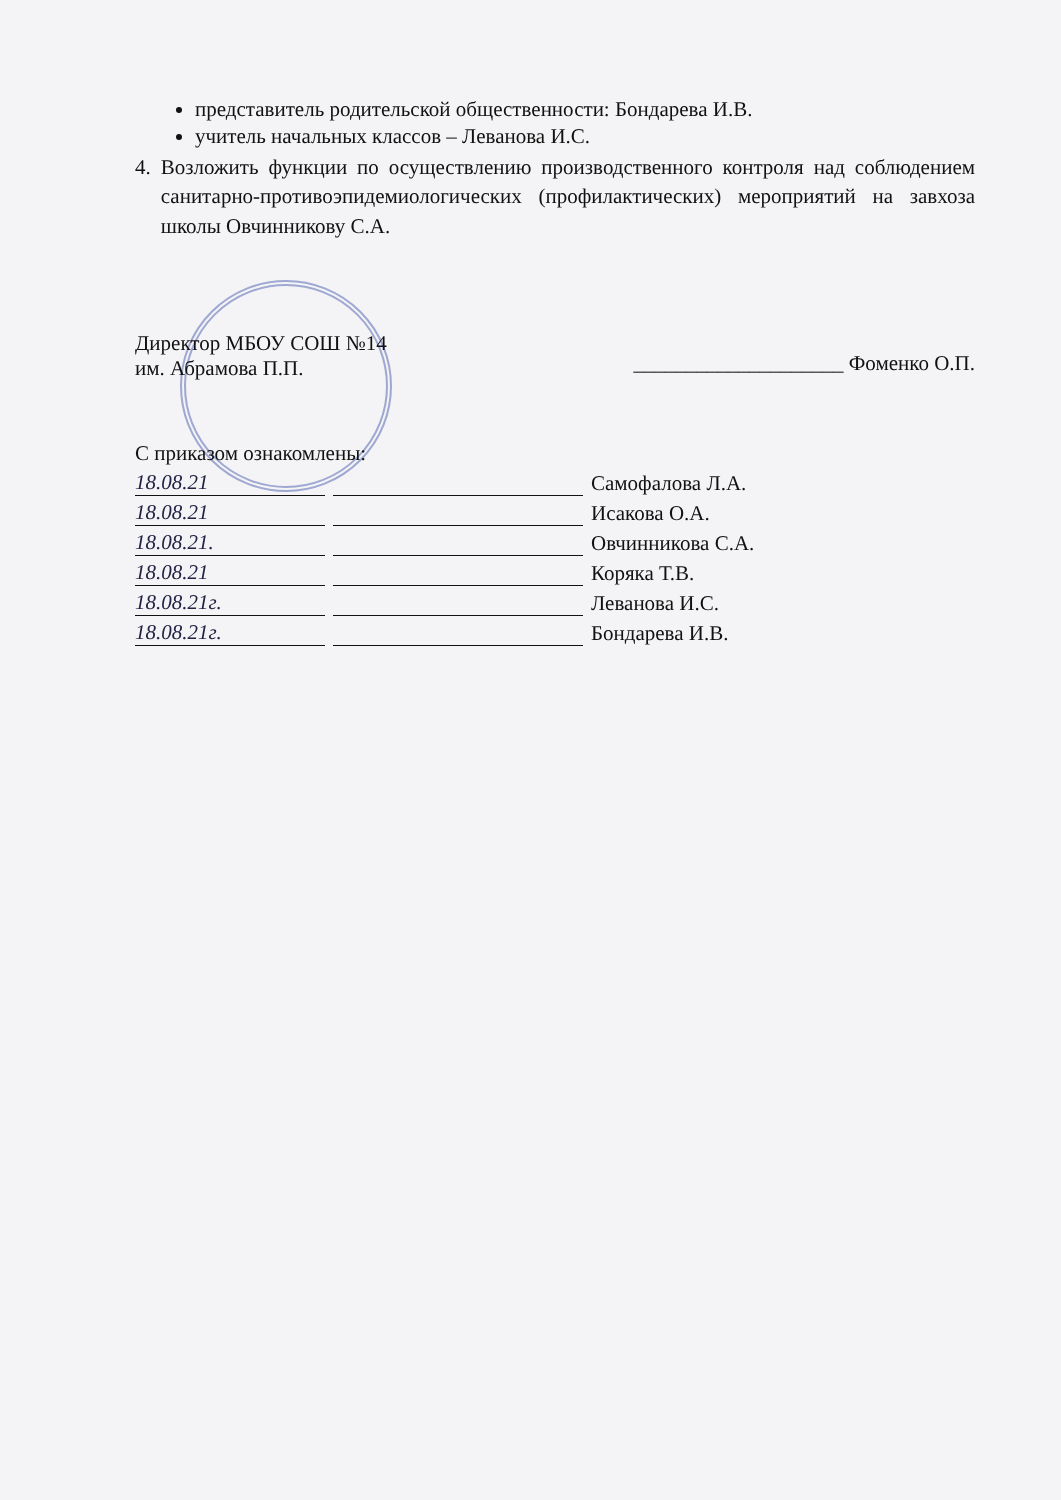представитель родительской общественности: Бондарева И.В.
учитель начальных классов – Леванова И.С.
4. Возложить функции по осуществлению производственного контроля над соблюдением санитарно-противоэпидемиологических (профилактических) мероприятий на завхоза школы Овчинникову С.А.
Директор МБОУ СОШ №14
им. Абрамова П.П.
____________________ Фоменко О.П.
С приказом ознакомлены:
18.08.21 Самофалова Л.А.
18.08.21 Исакова О.А.
18.08.21. Овчинникова С.А.
18.08.21 Коряка Т.В.
18.08.21г. Леванова И.С.
18.08.21г. Бондарева И.В.